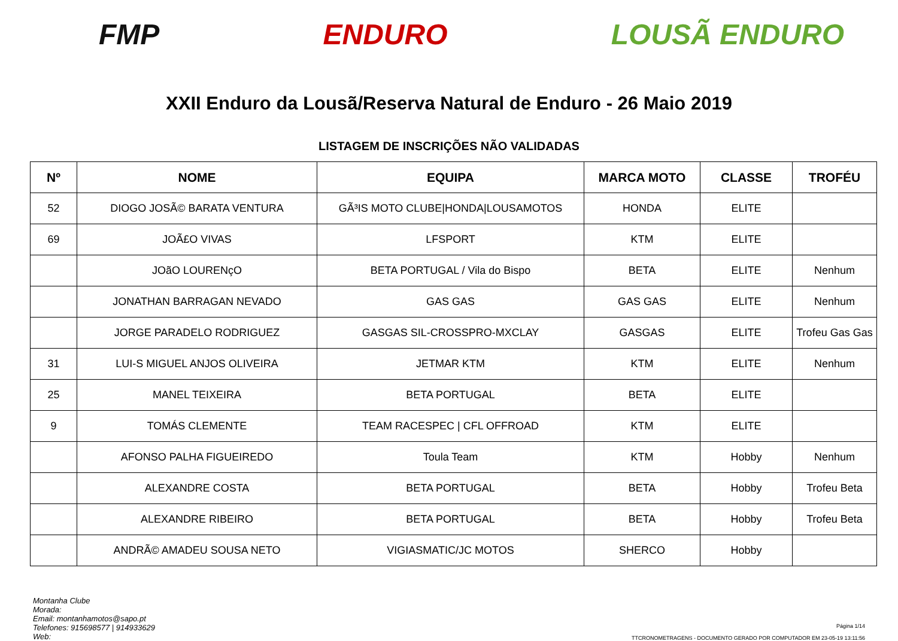FMP ENDURO LOUSÃ ENDURO
XXII Enduro da Lousã/Reserva Natural de Enduro - 26 Maio 2019
LISTAGEM DE INSCRIÇÕES NÃO VALIDADAS
| Nº | NOME | EQUIPA | MARCA MOTO | CLASSE | TROFÉU |
| --- | --- | --- | --- | --- | --- |
| 52 | DIOGO JOSÃ© BARATA VENTURA | GÃ³IS MOTO CLUBE/HONDA/LOUSAMOTOS | HONDA | ELITE | |
| 69 | JOÃ£O VIVAS | LFSPORT | KTM | ELITE | |
| | JOãO LOURENçO | BETA PORTUGAL / Vila do Bispo | BETA | ELITE | Nenhum |
| | JONATHAN BARRAGAN NEVADO | GAS GAS | GAS GAS | ELITE | Nenhum |
| | JORGE PARADELO RODRIGUEZ | GASGAS SIL-CROSSPRO-MXCLAY | GASGAS | ELITE | Trofeu Gas Gas |
| 31 | LUI-S MIGUEL ANJOS OLIVEIRA | JETMAR KTM | KTM | ELITE | Nenhum |
| 25 | MANEL TEIXEIRA | BETA PORTUGAL | BETA | ELITE | |
| 9 | TOMÁS CLEMENTE | TEAM RACESPEC / CFL OFFROAD | KTM | ELITE | |
| | AFONSO PALHA FIGUEIREDO | Toula Team | KTM | Hobby | Nenhum |
| | ALEXANDRE COSTA | BETA PORTUGAL | BETA | Hobby | Trofeu Beta |
| | ALEXANDRE RIBEIRO | BETA PORTUGAL | BETA | Hobby | Trofeu Beta |
| | ANDRÃ© AMADEU SOUSA NETO | VIGIASMATIC/JC MOTOS | SHERCO | Hobby | |
Montanha Clube
Morada:
Email: montanhamotos@sapo.pt
Telefones: 915698577 | 914933629
Web:
Página 1/14
TTCRONOMETRAGENS - DOCUMENTO GERADO POR COMPUTADOR EM 23-05-19 13:11:56